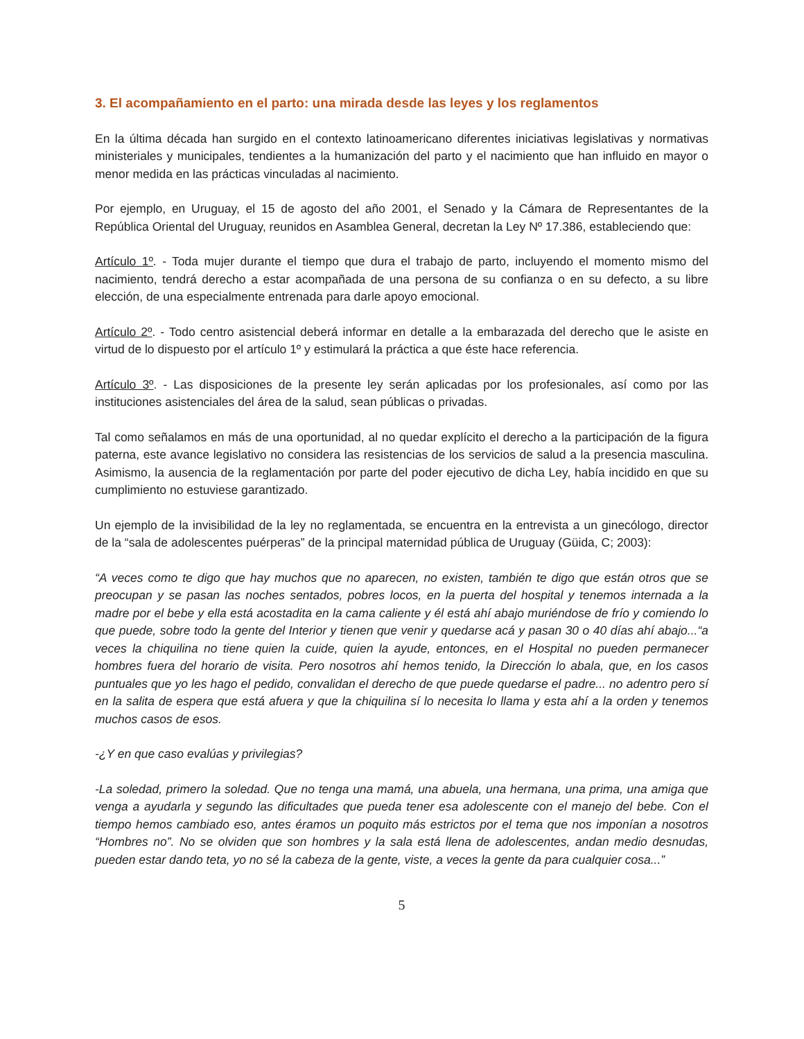3. El acompañamiento en el parto: una mirada desde las leyes y los reglamentos
En la última década han surgido en el contexto latinoamericano diferentes iniciativas legislativas y normativas ministeriales y municipales, tendientes a la humanización del parto y el nacimiento que han influido en mayor o menor medida en las prácticas vinculadas al nacimiento.
Por ejemplo, en Uruguay, el 15 de agosto del año 2001, el Senado y la Cámara de Representantes de la República Oriental del Uruguay, reunidos en Asamblea General, decretan la Ley Nº 17.386, estableciendo que:
Artículo 1º. - Toda mujer durante el tiempo que dura el trabajo de parto, incluyendo el momento mismo del nacimiento, tendrá derecho a estar acompañada de una persona de su confianza o en su defecto, a su libre elección, de una especialmente entrenada para darle apoyo emocional.
Artículo 2º. - Todo centro asistencial deberá informar en detalle a la embarazada del derecho que le asiste en virtud de lo dispuesto por el artículo 1º y estimulará la práctica a que éste hace referencia.
Artículo 3º. - Las disposiciones de la presente ley serán aplicadas por los profesionales, así como por las instituciones asistenciales del área de la salud, sean públicas o privadas.
Tal como señalamos en más de una oportunidad, al no quedar explícito el derecho a la participación de la figura paterna, este avance legislativo no considera las resistencias de los servicios de salud a la presencia masculina. Asimismo, la ausencia de la reglamentación por parte del poder ejecutivo de dicha Ley, había incidido en que su cumplimiento no estuviese garantizado.
Un ejemplo de la invisibilidad de la ley no reglamentada, se encuentra en la entrevista a un ginecólogo, director de la “sala de adolescentes puérperas” de la principal maternidad pública de Uruguay (Güida, C; 2003):
“A veces como te digo que hay muchos que no aparecen, no existen, también te digo que están otros que se preocupan y se pasan las noches sentados, pobres locos, en la puerta del hospital y tenemos internada a la madre por el bebe y ella está acostadita en la cama caliente y él está ahí abajo muriéndose de frío y comiendo lo que puede, sobre todo la gente del Interior y tienen que venir y quedarse acá y pasan 30 o 40 días ahí abajo...“a veces la chiquilina no tiene quien la cuide, quien la ayude, entonces, en el Hospital no pueden permanecer hombres fuera del horario de visita. Pero nosotros ahí hemos tenido, la Dirección lo abala, que, en los casos puntuales que yo les hago el pedido, convalidan el derecho de que puede quedarse el padre... no adentro pero sí en la salita de espera que está afuera y que la chiquilina sí lo necesita lo llama y esta ahí a la orden y tenemos muchos casos de esos.
-¿Y en que caso evalúas y privilegias?
-La soledad, primero la soledad. Que no tenga una mamá, una abuela, una hermana, una prima, una amiga que venga a ayudarla y segundo las dificultades que pueda tener esa adolescente con el manejo del bebe. Con el tiempo hemos cambiado eso, antes éramos un poquito más estrictos por el tema que nos imponían a nosotros “Hombres no”. No se olviden que son hombres y la sala está llena de adolescentes, andan medio desnudas, pueden estar dando teta, yo no sé la cabeza de la gente, viste, a veces la gente da para cualquier cosa...”
5